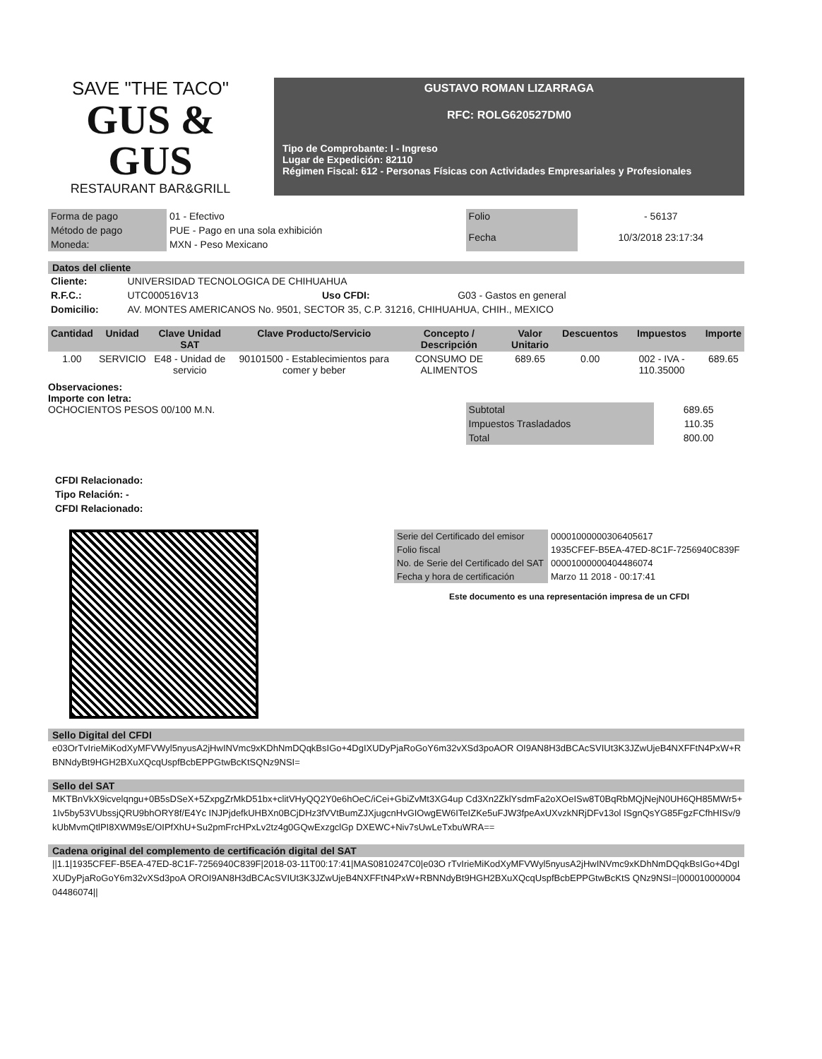SAVE "THE TACO"
GUS & GUS
RESTAURANT BAR&GRILL
GUSTAVO ROMAN LIZARRAGA
RFC: ROLG620527DM0
Tipo de Comprobante: I - Ingreso
Lugar de Expedición: 82110
Régimen Fiscal: 612 - Personas Físicas con Actividades Empresariales y Profesionales
| Forma de pago | 01 - Efectivo |
| Método de pago | PUE - Pago en una sola exhibición |
| Moneda: | MXN - Peso Mexicano |
| Folio | - 56137 |
| Fecha | 10/3/2018 23:17:34 |
Datos del cliente
| Cliente: | UNIVERSIDAD TECNOLOGICA DE CHIHUAHUA | | |
| R.F.C.: | UTC000516V13 | Uso CFDI: | G03 - Gastos en general |
| Domicilio: | AV. MONTES AMERICANOS No. 9501, SECTOR 35, C.P. 31216, CHIHUAHUA, CHIH., MEXICO | | |
| Cantidad | Unidad | Clave Unidad SAT | Clave Producto/Servicio | Concepto / Descripción | Valor Unitario | Descuentos | Impuestos | Importe |
| --- | --- | --- | --- | --- | --- | --- | --- | --- |
| 1.00 | SERVICIO | E48 - Unidad de servicio | 90101500 - Establecimientos para comer y beber | CONSUMO DE ALIMENTOS | 689.65 | 0.00 | 002 - IVA - 110.35000 | 689.65 |
Observaciones:
Importe con letra:
OCHOCIENTOS PESOS 00/100 M.N.
| Subtotal | 689.65 |
| Impuestos Trasladados | 110.35 |
| Total | 800.00 |
CFDI Relacionado:
Tipo Relación: -
CFDI Relacionado:
| Serie del Certificado del emisor | 00001000000306405617 |
| Folio fiscal | 1935CFEF-B5EA-47ED-8C1F-7256940C839F |
| No. de Serie del Certificado del SAT | 00001000000404486074 |
| Fecha y hora de certificación | Marzo 11 2018 - 00:17:41 |
Este documento es una representación impresa de un CFDI
Sello Digital del CFDI
e03OrTvIrieMiKodXyMFVWyl5nyusA2jHwINVmc9xKDhNmDQqkBsIGo+4DgIXUDyPjaRoGoY6m32vXSd3poAOR OI9AN8H3dBCAcSVIUt3K3JZwUjeB4NXFFtN4PxW+RBNNdyBt9HGH2BXuXQcqUspfBcbEPPGtwBcKtSQNz9NSI=
Sello del SAT
MKTBnVkX9icvelqngu+0B5sDSeX+5ZxpgZrMkD51bx+clitVHyQQ2Y0e6hOeC/iCei+GbiZvMt3XG4up Cd3Xn2ZklYsdmFa2oXOeISw8T0BqRbMQjNejN0UH6QH85MWr5+1Iv5by53VUbssjQRU9bhORY8f/E4Yc INJPjdefkUHBXn0BCjDHz3fVVtBumZJXjugcnHvGIOwgEW6ITeIZKe5uFJW3fpeAxUXvzkNRjDFv13ol ISgnQsYG85FgzFCfhHISv/9kUbMvmQtlPI8XWM9sE/OIPfXhU+Su2pmFrcHPxLv2tz4g0GQwExzgclGp DXEWC+Niv7sUwLeTxbuWRA==
Cadena original del complemento de certificación digital del SAT
||1.1|1935CFEF-B5EA-47ED-8C1F-7256940C839F|2018-03-11T00:17:41|MAS0810247C0|e03O rTvIrieMiKodXyMFVWyl5nyusA2jHwINVmc9xKDhNmDQqkBsIGo+4DgIXUDyPjaRoGoY6m32vXSd3poA OROI9AN8H3dBCAcSVIUt3K3JZwUjeB4NXFFtN4PxW+RBNNdyBt9HGH2BXuXQcqUspfBcbEPPGtwBcKtS QNz9NSI=|00001000000404486074||